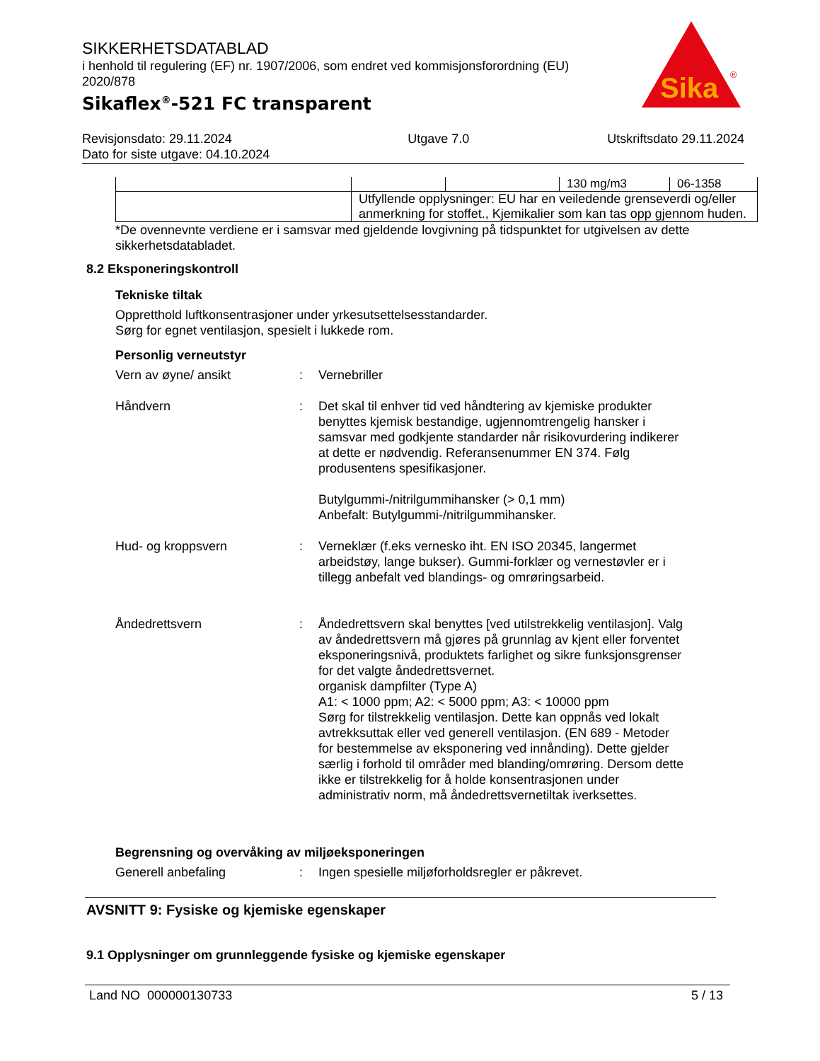SIKKERHETSDATABLAD
i henhold til regulering (EF) nr. 1907/2006, som endret ved kommisjonsforordning (EU) 2020/878
Sikaflex<sup>®</sup>-521 FC transparent
Sika
®
Revisjonsdato: 29.11.2024
Dato for siste utgave: 04.10.2024
Utgave 7.0 Utskriftsdato 29.11.2024
| | | | 130 mg/m3 | 06-1358 |
| | Utfyllende opplysninger: EU har en veiledende grenseverdi og/eller anmerkning for stoffet., Kjemikalier som kan tas opp gjennom huden. | | | |
*De ovennevnte verdiene er i samsvar med gjeldende lovgivning på tidspunktet for utgivelsen av dette sikkerhetsdatabladet.
8.2 Eksponeringskontroll
Tekniske tiltak
Oppretthold luftkonsentrasjoner under yrkesutsettelsesstandarder.
Sørg for egnet ventilasjon, spesielt i lukkede rom.
Personlig verneutstyr
Vern av øyne/ ansikt : Vernebriller
Håndvern : Det skal til enhver tid ved håndtering av kjemiske produkter benyttes kjemisk bestandige, ugjennomtrengelig hansker i samsvar med godkjente standarder når risikovurdering indikerer at dette er nødvendig. Referansenummer EN 374. Følg produsentens spesifikasjoner.
Butylgummi-/nitrilgummihansker (> 0,1 mm)
Anbefalt: Butylgummi-/nitrilgummihansker.
Hud- og kroppsvern : Verneklær (f.eks vernesko iht. EN ISO 20345, langermet arbeidstøy, lange bukser). Gummi-forklær og vernestøvler er i tillegg anbefalt ved blandings- og omrøringsarbeid.
Åndedrettsvern : Åndedrettsvern skal benyttes [ved utilstrekkelig ventilasjon]. Valg av åndedrettsvern må gjøres på grunnlag av kjent eller forventet eksponeringsnivå, produktets farlighet og sikre funksjonsgrenser for det valgte åndedrettsvernet.
organisk dampfilter (Type A)
A1: < 1000 ppm; A2: < 5000 ppm; A3: < 10000 ppm
Sørg for tilstrekkelig ventilasjon. Dette kan oppnås ved lokalt avtrekksuttak eller ved generell ventilasjon. (EN 689 - Metoder for bestemmelse av eksponering ved innånding). Dette gjelder særlig i forhold til områder med blanding/omrøring. Dersom dette ikke er tilstrekkelig for å holde konsentrasjonen under administrativ norm, må åndedrettsvernetiltak iverksettes.
Begrensning og overvåking av miljøeksponeringen
Generell anbefaling : Ingen spesielle miljøforholdsregler er påkrevet.
AVSNITT 9: Fysiske og kjemiske egenskaper
9.1 Opplysninger om grunnleggende fysiske og kjemiske egenskaper
Land NO 000000130733 5 / 13